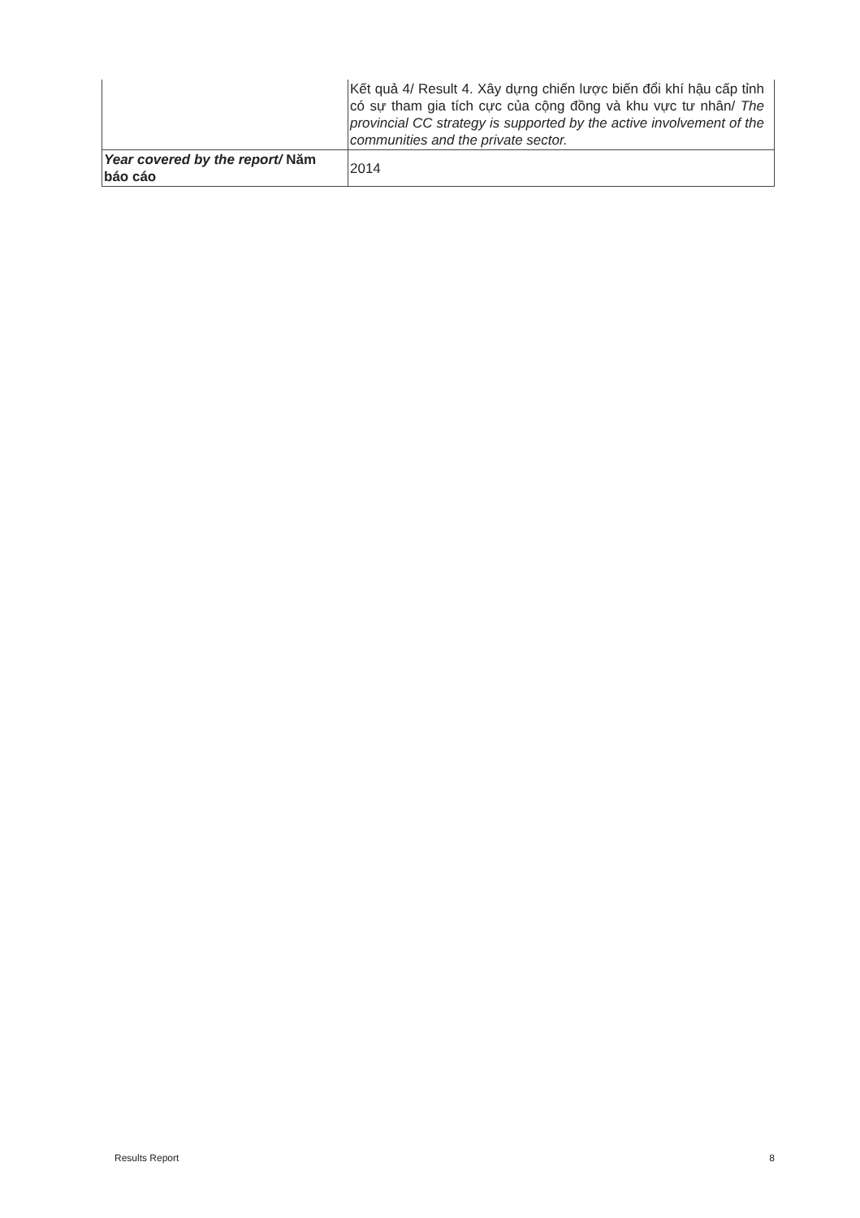| | Kết quả 4/ Result 4. Xây dựng chiến lược biến đổi khí hậu cấp tỉnh có sự tham gia tích cực của cộng đồng và khu vực tư nhân/ The provincial CC strategy is supported by the active involvement of the communities and the private sector. |
| Year covered by the report/ Năm báo cáo | 2014 |
Results Report 8